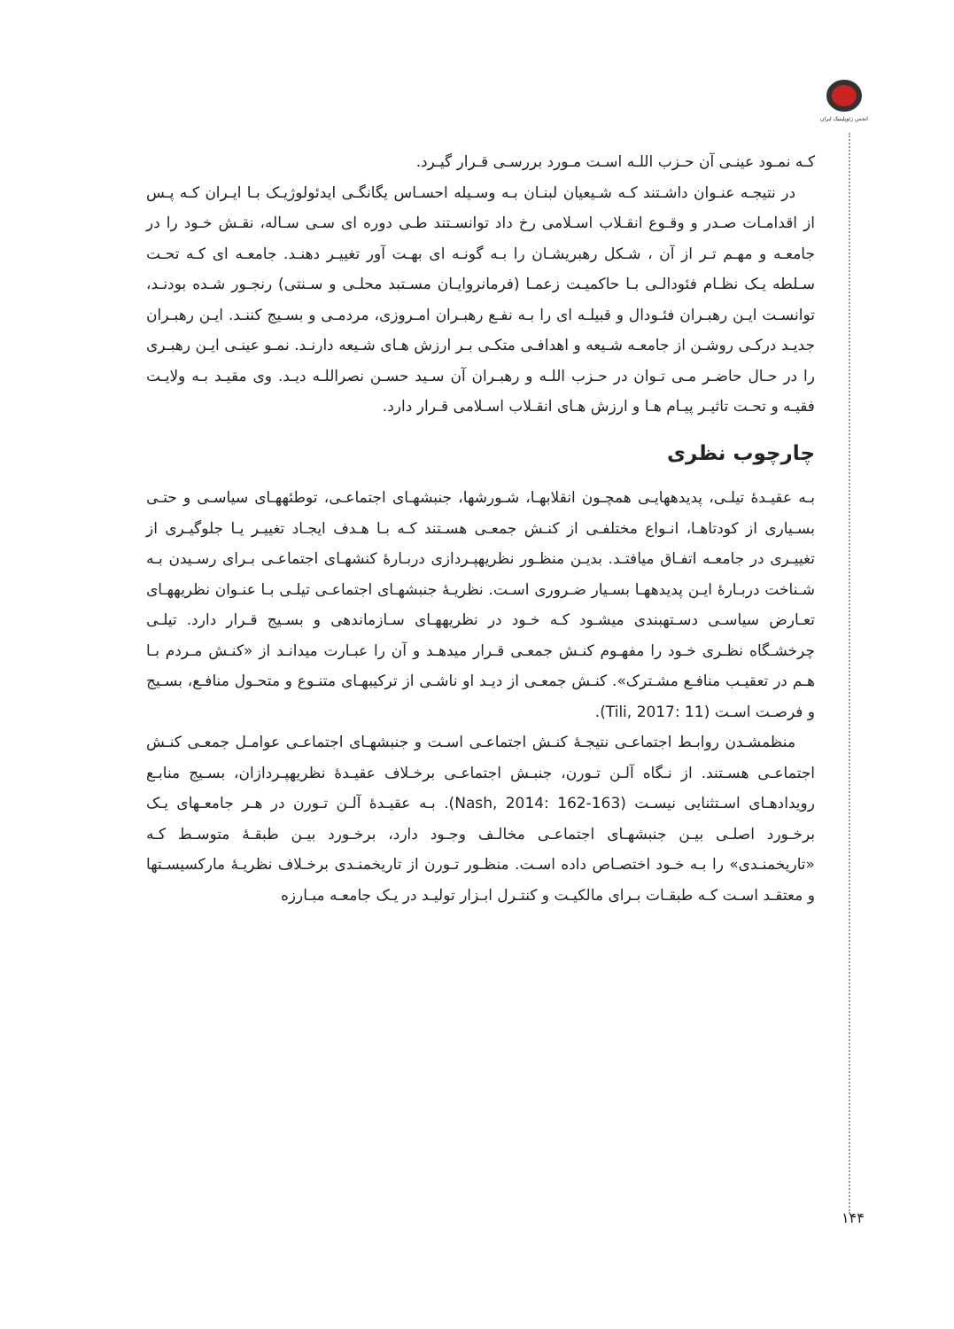انجمن ژئوپلیتیک ایران
کـه نمـود عینـی آن حـزب اللـه اسـت مـورد بررسـی قـرار گیـرد.
در نتیجـه عنـوان داشـتند کـه شـیعیان لبنـان بـه وسـیله احسـاس یگانگـی ایدئولوژیـک بـا ایـران کـه پـس از اقدامـات صـدر و وقـوع انقـلاب اسـلامی رخ داد توانسـتند طـی دوره ای سـی سـاله، نقـش خـود را در جامعـه و مهـم تـر از آن ، شـکل رهبریشـان را بـه گونـه ای بهـت آور تغییـر دهنـد. جامعـه ای کـه تحـت سـلطه یـک نظـام فئودالـی بـا حاکمیـت زعمـا (فرمانروایـان مسـتبد محلـی و سـنتی) رنجـور شـده بودنـد، توانسـت ایـن رهبـران فئـودال و قبیلـه ای را بـه نفـع رهبـران امـروزی، مردمـی و بسـیج کننـد. ایـن رهبـران جدیـد درکـی روشـن از جامعـه شـیعه و اهدافـی متکـی بـر ارزش هـای شـیعه دارنـد. نمـو عینـی ایـن رهبـری را در حـال حاضـر مـی تـوان در حـزب اللـه و رهبـران آن سـید حسـن نصراللـه دیـد. وی مقیـد بـه ولایـت فقیـه و تحـت تاثیـر پیـام هـا و ارزش هـای انقـلاب اسـلامی قـرار دارد.
چارچوب نظری
بـه عقیـدۀ تیلـی، پدیدههایـی همچـون انقلابهـا، شـورشها، جنبشهـای اجتماعـی، توطئههـای سیاسـی و حتـی بسـیاری از کودتاهـا، انـواع مختلفـی از کنـش جمعـی هسـتند کـه بـا هـدف ایجـاد تغییـر یـا جلوگیـری از تغییـری در جامعـه اتفـاق میافتـد. بدیـن منظـور نظریهپـردازی دربـارۀ کنشهـای اجتماعـی بـرای رسـیدن بـه شـناخت دربـارۀ ایـن پدیدههـا بسـیار ضـروری اسـت. نظریـۀ جنبشهـای اجتماعـی تیلـی بـا عنـوان نظریههـای تعـارض سیاسـی دسـتهبندی میشـود کـه خـود در نظریههـای سـازماندهی و بسـیج قـرار دارد. تیلـی چرخشـگاه نظـری خـود را مفهـوم کنـش جمعـی قـرار میدهـد و آن را عبـارت میدانـد از «کنـش مـردم بـا هـم در تعقیـب منافـع مشـترک». کنـش جمعـی از دیـد او ناشـی از ترکیبهـای متنـوع و متحـول منافـع، بسـیج و فرصـت اسـت (Tili, 2017: 11).
منظمشـدن روابـط اجتماعـی نتیجـۀ کنـش اجتماعـی اسـت و جنبشهـای اجتماعـی عوامـل جمعـی کنـش اجتماعـی هسـتند. از نـگاه آلـن تـورن، جنبـش اجتماعـی برخـلاف عقیـدۀ نظریهپـردازان، بسـیج منابـع رویدادهـای اسـتثنایی نیسـت (Nash, 2014: 162-163). بـه عقیـدۀ آلـن تـورن در هـر جامعـهای یـک برخـورد اصلـی بیـن جنبشهـای اجتماعـی مخالـف وجـود دارد، برخـورد بیـن طبقـۀ متوسـط کـه «تاریخمنـدی» را بـه خـود اختصـاص داده اسـت. منظـور تـورن از تاریخمنـدی برخـلاف نظریـۀ مارکسیسـتها و معتقـد اسـت کـه طبقـات بـرای مالکیـت و کنتـرل ابـزار تولیـد در یـک جامعـه مبـارزه
۱۴۴